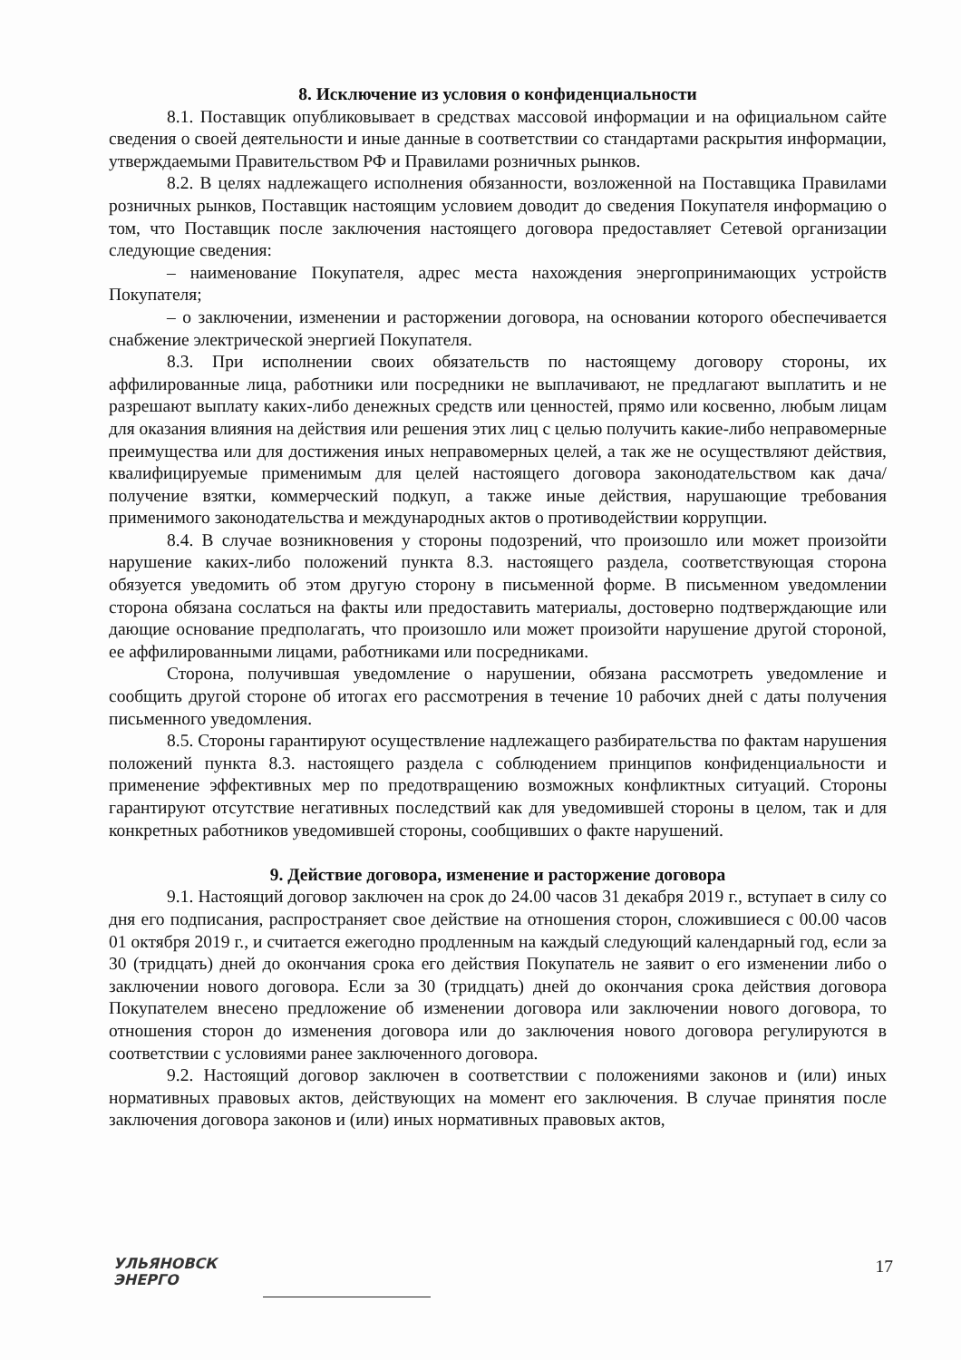8. Исключение из условия о конфиденциальности
8.1. Поставщик опубликовывает в средствах массовой информации и на официальном сайте сведения о своей деятельности и иные данные в соответствии со стандартами раскрытия информации, утверждаемыми Правительством РФ и Правилами розничных рынков.
8.2. В целях надлежащего исполнения обязанности, возложенной на Поставщика Правилами розничных рынков, Поставщик настоящим условием доводит до сведения Покупателя информацию о том, что Поставщик после заключения настоящего договора предоставляет Сетевой организации следующие сведения:
– наименование Покупателя, адрес места нахождения энергопринимающих устройств Покупателя;
– о заключении, изменении и расторжении договора, на основании которого обеспечивается снабжение электрической энергией Покупателя.
8.3. При исполнении своих обязательств по настоящему договору стороны, их аффилированные лица, работники или посредники не выплачивают, не предлагают выплатить и не разрешают выплату каких-либо денежных средств или ценностей, прямо или косвенно, любым лицам для оказания влияния на действия или решения этих лиц с целью получить какие-либо неправомерные преимущества или для достижения иных неправомерных целей, а так же не осуществляют действия, квалифицируемые применимым для целей настоящего договора законодательством как дача/получение взятки, коммерческий подкуп, а также иные действия, нарушающие требования применимого законодательства и международных актов о противодействии коррупции.
8.4. В случае возникновения у стороны подозрений, что произошло или может произойти нарушение каких-либо положений пункта 8.3. настоящего раздела, соответствующая сторона обязуется уведомить об этом другую сторону в письменной форме. В письменном уведомлении сторона обязана сослаться на факты или предоставить материалы, достоверно подтверждающие или дающие основание предполагать, что произошло или может произойти нарушение другой стороной, ее аффилированными лицами, работниками или посредниками.
Сторона, получившая уведомление о нарушении, обязана рассмотреть уведомление и сообщить другой стороне об итогах его рассмотрения в течение 10 рабочих дней с даты получения письменного уведомления.
8.5. Стороны гарантируют осуществление надлежащего разбирательства по фактам нарушения положений пункта 8.3. настоящего раздела с соблюдением принципов конфиденциальности и применение эффективных мер по предотвращению возможных конфликтных ситуаций. Стороны гарантируют отсутствие негативных последствий как для уведомившей стороны в целом, так и для конкретных работников уведомившей стороны, сообщивших о факте нарушений.
9. Действие договора, изменение и расторжение договора
9.1. Настоящий договор заключен на срок до 24.00 часов 31 декабря 2019 г., вступает в силу со дня его подписания, распространяет свое действие на отношения сторон, сложившиеся с 00.00 часов 01 октября 2019 г., и считается ежегодно продленным на каждый следующий календарный год, если за 30 (тридцать) дней до окончания срока его действия Покупатель не заявит о его изменении либо о заключении нового договора. Если за 30 (тридцать) дней до окончания срока действия договора Покупателем внесено предложение об изменении договора или заключении нового договора, то отношения сторон до изменения договора или до заключения нового договора регулируются в соответствии с условиями ранее заключенного договора.
9.2. Настоящий договор заключен в соответствии с положениями законов и (или) иных нормативных правовых актов, действующих на момент его заключения. В случае принятия после заключения договора законов и (или) иных нормативных правовых актов,
УЛЬЯНОВСК
ЭНЕРГО
17